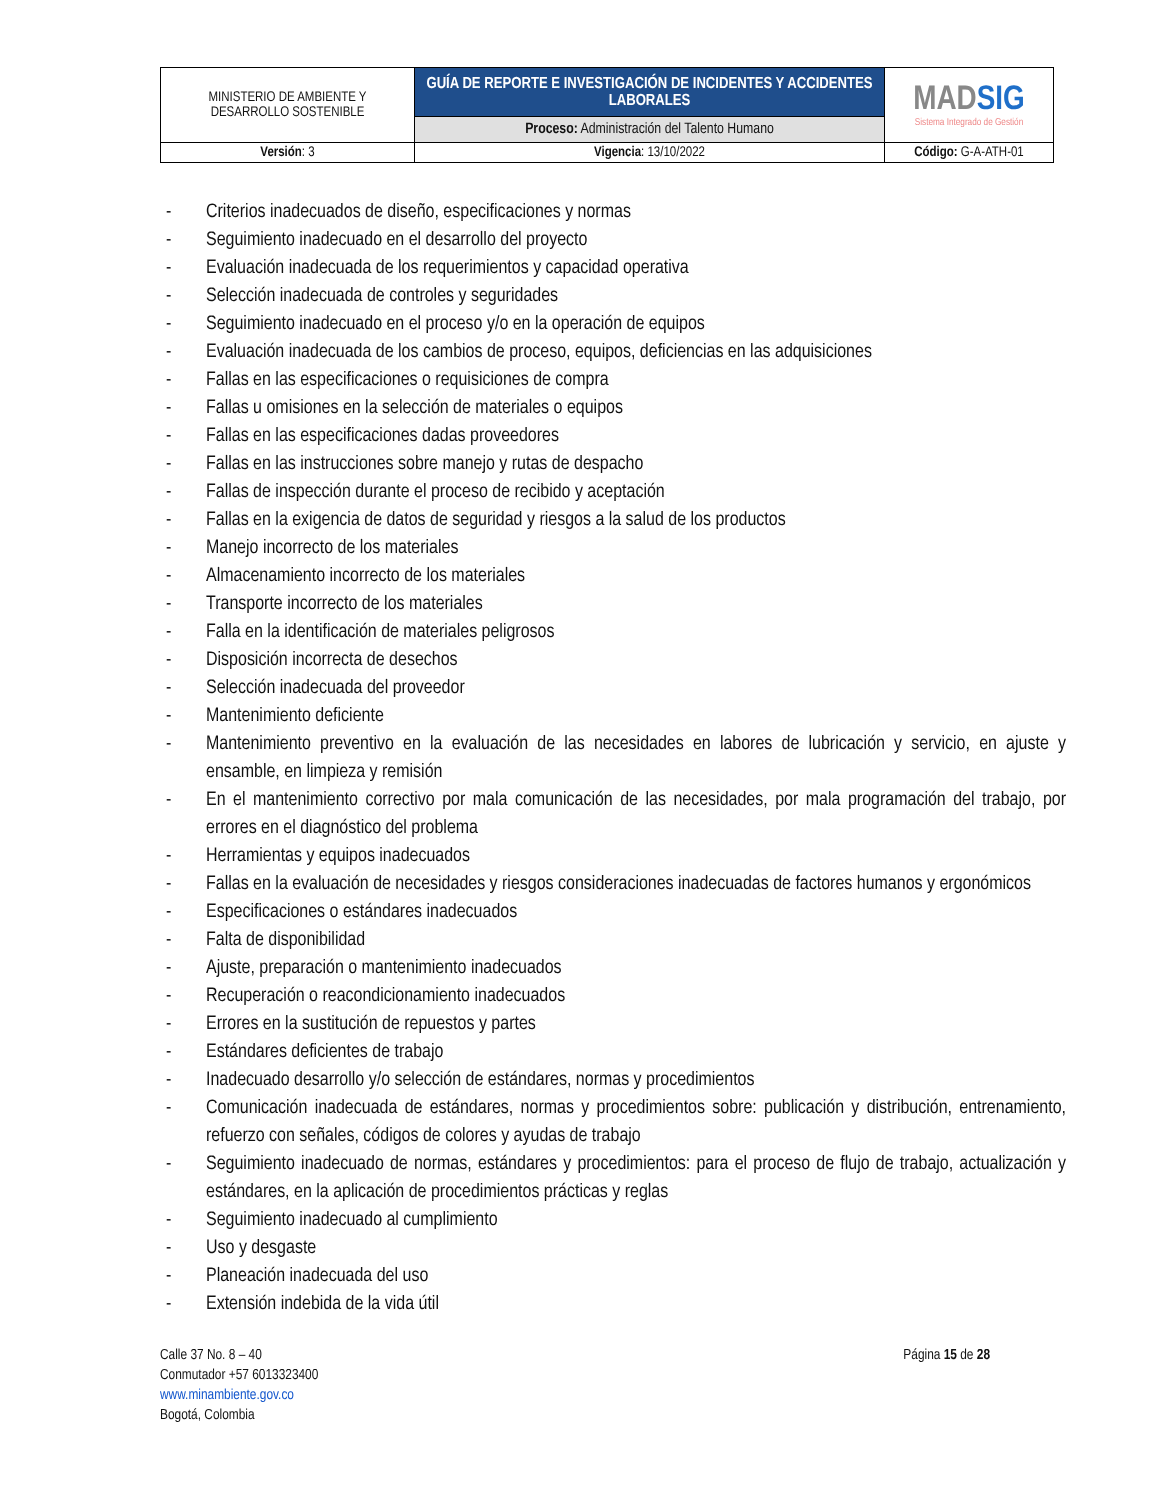| MINISTERIO DE AMBIENTE Y DESARROLLO SOSTENIBLE | GUÍA DE REPORTE E INVESTIGACIÓN DE INCIDENTES Y ACCIDENTES LABORALES | MAD SIG Sistema Integrado de Gestión |
| | Proceso: Administración del Talento Humano | |
| Versión : 3 | Vigencia : 13/10/2022 | Código: G-A-ATH-01 |
- Criterios inadecuados de diseño, especificaciones y normas
- Seguimiento inadecuado en el desarrollo del proyecto
- Evaluación inadecuada de los requerimientos y capacidad operativa
- Selección inadecuada de controles y seguridades
- Seguimiento inadecuado en el proceso y/o en la operación de equipos
- Evaluación inadecuada de los cambios de proceso, equipos, deficiencias en las adquisiciones
- Fallas en las especificaciones o requisiciones de compra
- Fallas u omisiones en la selección de materiales o equipos
- Fallas en las especificaciones dadas proveedores
- Fallas en las instrucciones sobre manejo y rutas de despacho
- Fallas de inspección durante el proceso de recibido y aceptación
- Fallas en la exigencia de datos de seguridad y riesgos a la salud de los productos
- Manejo incorrecto de los materiales
- Almacenamiento incorrecto de los materiales
- Transporte incorrecto de los materiales
- Falla en la identificación de materiales peligrosos
- Disposición incorrecta de desechos
- Selección inadecuada del proveedor
- Mantenimiento deficiente
- Mantenimiento preventivo en la evaluación de las necesidades en labores de lubricación y servicio, en ajuste y ensamble, en limpieza y remisión
- En el mantenimiento correctivo por mala comunicación de las necesidades, por mala programación del trabajo, por errores en el diagnóstico del problema
- Herramientas y equipos inadecuados
- Fallas en la evaluación de necesidades y riesgos consideraciones inadecuadas de factores humanos y ergonómicos
- Especificaciones o estándares inadecuados
- Falta de disponibilidad
- Ajuste, preparación o mantenimiento inadecuados
- Recuperación o reacondicionamiento inadecuados
- Errores en la sustitución de repuestos y partes
- Estándares deficientes de trabajo
- Inadecuado desarrollo y/o selección de estándares, normas y procedimientos
- Comunicación inadecuada de estándares, normas y procedimientos sobre: publicación y distribución, entrenamiento, refuerzo con señales, códigos de colores y ayudas de trabajo
- Seguimiento inadecuado de normas, estándares y procedimientos: para el proceso de flujo de trabajo, actualización y estándares, en la aplicación de procedimientos prácticas y reglas
- Seguimiento inadecuado al cumplimiento
- Uso y desgaste
- Planeación inadecuada del uso
- Extensión indebida de la vida útil
Calle 37 No. 8 – 40
Conmutador +57 6013323400
www.minambiente.gov.co
Bogotá, Colombia
Página 15 de 28